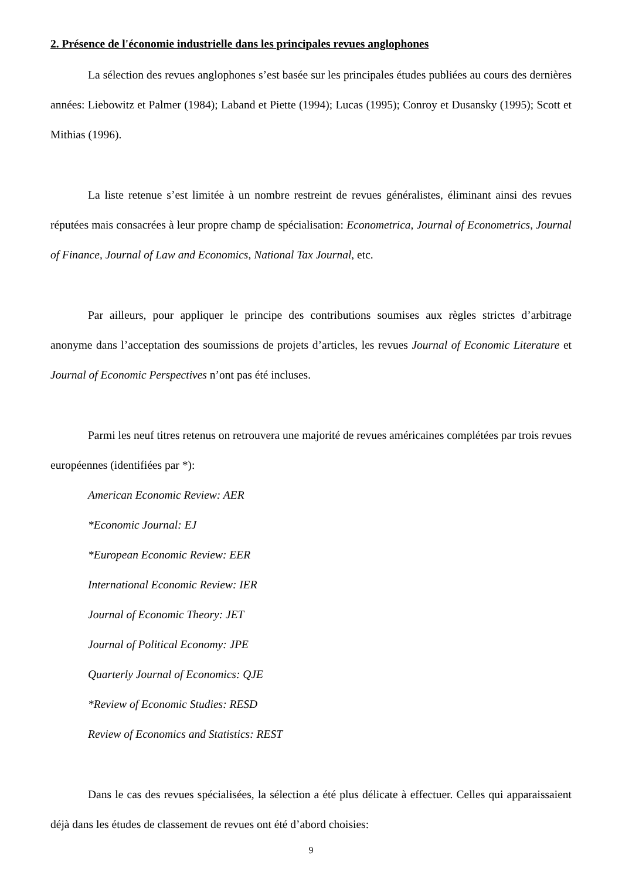2. Présence de l'économie industrielle dans les principales revues anglophones
La sélection des revues anglophones s’est basée sur les principales études publiées au cours des dernières années: Liebowitz et Palmer (1984); Laband et Piette (1994); Lucas (1995); Conroy et Dusansky (1995); Scott et Mithias (1996).
La liste retenue s’est limitée à un nombre restreint de revues généralistes, éliminant ainsi des revues réputées mais consacrées à leur propre champ de spécialisation: Econometrica, Journal of Econometrics, Journal of Finance, Journal of Law and Economics, National Tax Journal, etc.
Par ailleurs, pour appliquer le principe des contributions soumises aux règles strictes d’arbitrage anonyme dans l’acceptation des soumissions de projets d’articles, les revues Journal of Economic Literature et Journal of Economic Perspectives n’ont pas été incluses.
Parmi les neuf titres retenus on retrouvera une majorité de revues américaines complétées par trois revues européennes (identifiées par *):
American Economic Review: AER
*Economic Journal: EJ
*European Economic Review: EER
International Economic Review: IER
Journal of Economic Theory: JET
Journal of Political Economy: JPE
Quarterly Journal of Economics: QJE
*Review of Economic Studies: RESD
Review of Economics and Statistics: REST
Dans le cas des revues spécialisées, la sélection a été plus délicate à effectuer. Celles qui apparaissaient déjà dans les études de classement de revues ont été d’abord choisies:
9